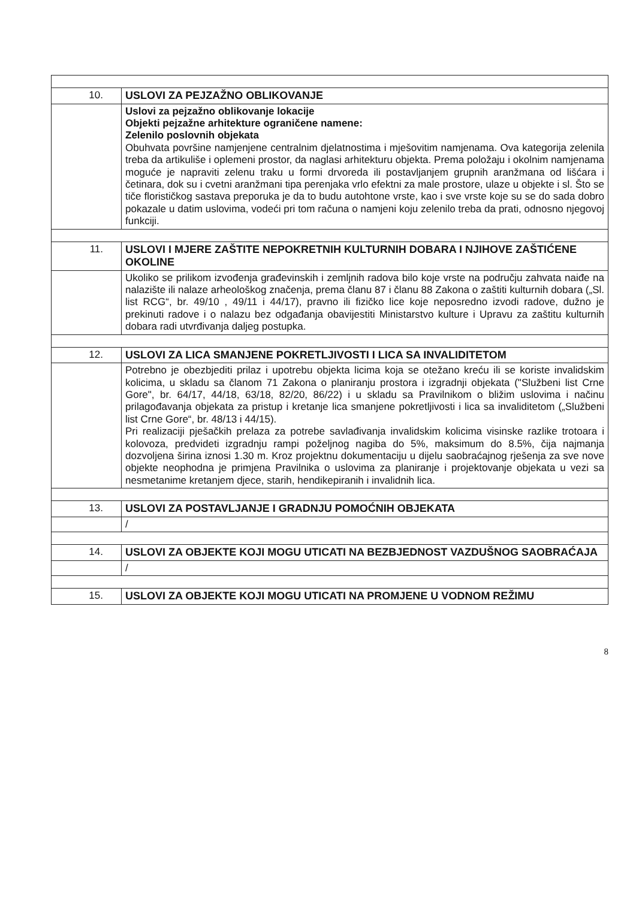| 10. | USLOVI ZA PEJZAŽNO OBLIKOVANJE |
| | Uslovi za pejzažno oblikovanje lokacije Objekti pejzažne arhitekture ograničene namene: Zelenilo poslovnih objekata Obuhvata površine namjenjene centralnim djelatnostima i mješovitim namjenama. Ova kategorija zelenila treba da artikuliše i oplemeni prostor, da naglasi arhitekturu objekta. Prema položaju i okolnim namjenama moguće je napraviti zelenu traku u formi drvoreda ili postavljanjem grupnih aranžmana od lišćara i četinara, dok su i cvetni aranžmani tipa perenjaka vrlo efektni za male prostore, ulaze u objekte i sl. Što se tiče florističkog sastava preporuka je da to budu autohtone vrste, kao i sve vrste koje su se do sada dobro pokazale u datim uslovima, vodeći pri tom računa o namjeni koju zelenilo treba da prati, odnosno njegovoj funkciji. |
| 11. | USLOVI I MJERE ZAŠTITE NEPOKRETNIH KULTURNIH DOBARA I NJIHOVE ZAŠTIĆENE OKOLINE |
| | Ukoliko se prilikom izvođenja građevinskih i zemljnih radova bilo koje vrste na području zahvata naiđe na nalazište ili nalaze arheološkog značenja, prema članu 87 i članu 88 Zakona o zaštiti kulturnih dobara („Sl. list RCG“, br. 49/10 , 49/11 i 44/17), pravno ili fizičko lice koje neposredno izvodi radove, dužno je prekinuti radove i o nalazu bez odgađanja obavijestiti Ministarstvo kulture i Upravu za zaštitu kulturnih dobara radi utvrđivanja daljeg postupka. |
| 12. | USLOVI ZA LICA SMANJENE POKRETLJIVOSTI I LICA SA INVALIDITETOM |
| | Potrebno je obezbjediti prilaz i upotrebu objekta licima koja se otežano kreću ili se koriste invalidskim kolicima, u skladu sa članom 71 Zakona o planiranju prostora i izgradnji objekata ("Službeni list Crne Gore", br. 64/17, 44/18, 63/18, 82/20, 86/22) i u skladu sa Pravilnikom o bližim uslovima i načinu prilagođavanja objekata za pristup i kretanje lica smanjene pokretljivosti i lica sa invaliditetom („Službeni list Crne Gore“, br. 48/13 i 44/15). Pri realizaciji pješačkih prelaza za potrebe savlađivanja invalidskim kolicima visinske razlike trotoara i kolovoza, predvideti izgradnju rampi poželjnog nagiba do 5%, maksimum do 8.5%, čija najmanja dozvoljena širina iznosi 1.30 m. Kroz projektnu dokumentaciju u dijelu saobraćajnog rješenja za sve nove objekte neophodna je primjena Pravilnika o uslovima za planiranje i projektovanje objekata u vezi sa nesmetanime kretanjem djece, starih, hendikepiranih i invalidnih lica. |
| 13. | USLOVI ZA POSTAVLJANJE I GRADNJU POMOĆNIH OBJEKATA |
| | / |
| 14. | USLOVI ZA OBJEKTE KOJI MOGU UTICATI NA BEZBJEDNOST VAZDUŠNOG SAOBRAĆAJA |
| | / |
| 15. | USLOVI ZA OBJEKTE KOJI MOGU UTICATI NA PROMJENE U VODNOM REŽIMU |
8